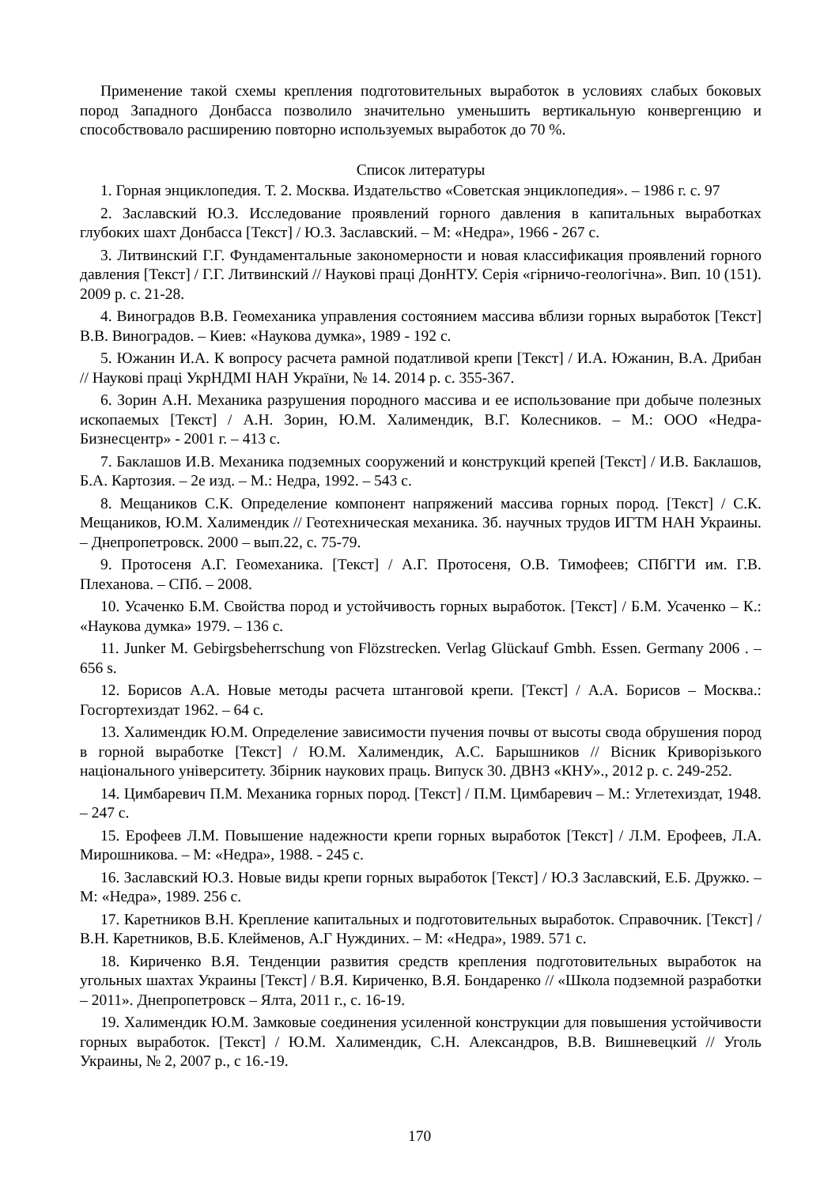Применение такой схемы крепления подготовительных выработок в условиях слабых боковых пород Западного Донбасса позволило значительно уменьшить вертикальную конвергенцию и способствовало расширению повторно используемых выработок до 70 %.
Список литературы
1. Горная энциклопедия. Т. 2. Москва. Издательство «Советская энциклопедия». – 1986 г. с. 97
2. Заславский Ю.З. Исследование проявлений горного давления в капитальных выработках глубоких шахт Донбасса [Текст] / Ю.З. Заславский. – М: «Недра», 1966 - 267 с.
3. Литвинский Г.Г. Фундаментальные закономерности и новая классификация проявлений горного давления [Текст] / Г.Г. Литвинский // Наукові праці ДонНТУ. Серія «гірничо-геологічна». Вип. 10 (151). 2009 р. с. 21-28.
4. Виноградов В.В. Геомеханика управления состоянием массива вблизи горных выработок [Текст] В.В. Виноградов. – Киев: «Наукова думка», 1989 - 192 с.
5. Южанин И.А. К вопросу расчета рамной податливой крепи [Текст] / И.А. Южанин, В.А. Дрибан // Наукові праці УкрНДМІ НАН України, № 14. 2014 р. с. 355-367.
6. Зорин А.Н. Механика разрушения породного массива и ее использование при добыче полезных ископаемых [Текст] / А.Н. Зорин, Ю.М. Халимендик, В.Г. Колесников. – М.: ООО «Недра-Бизнесцентр» - 2001 г. – 413 с.
7. Баклашов И.В. Механика подземных сооружений и конструкций крепей [Текст] / И.В. Баклашов, Б.А. Картозия. – 2е изд. – М.: Недра, 1992. – 543 с.
8. Мещаников С.К. Определение компонент напряжений массива горных пород. [Текст] / С.К. Мещаников, Ю.М. Халимендик // Геотехническая механика. Зб. научных трудов ИГТМ НАН Украины. – Днепропетровск. 2000 – вып.22, с. 75-79.
9. Протосеня А.Г. Геомеханика. [Текст] / А.Г. Протосеня, О.В. Тимофеев; СПбГГИ им. Г.В. Плеханова. – СПб. – 2008.
10. Усаченко Б.М. Свойства пород и устойчивость горных выработок. [Текст] / Б.М. Усаченко – К.: «Наукова думка» 1979. – 136 с.
11. Junker M. Gebirgsbeherrschung von Flözstrecken. Verlag Glückauf Gmbh. Essen. Germany 2006 . – 656 s.
12. Борисов А.А. Новые методы расчета штанговой крепи. [Текст] / А.А. Борисов – Москва.: Госгортехиздат 1962. – 64 с.
13. Халимендик Ю.М. Определение зависимости пучения почвы от высоты свода обрушения пород в горной выработке [Текст] / Ю.М. Халимендик, А.С. Барышников // Вісник Криворізького національного університету. Збірник наукових праць. Випуск 30. ДВНЗ «КНУ»., 2012 р. с. 249-252.
14. Цимбаревич П.М. Механика горных пород. [Текст] / П.М. Цимбаревич – М.: Углетехиздат, 1948. – 247 с.
15. Ерофеев Л.М. Повышение надежности крепи горных выработок [Текст] / Л.М. Ерофеев, Л.А. Мирошникова. – М: «Недра», 1988. - 245 с.
16. Заславский Ю.З. Новые виды крепи горных выработок [Текст] / Ю.З Заславский, Е.Б. Дружко. – М: «Недра», 1989. 256 с.
17. Каретников В.Н. Крепление капитальных и подготовительных выработок. Справочник. [Текст] / В.Н. Каретников, В.Б. Клейменов, А.Г Нуждиних. – М: «Недра», 1989. 571 с.
18. Кириченко В.Я. Тенденции развития средств крепления подготовительных выработок на угольных шахтах Украины [Текст] / В.Я. Кириченко, В.Я. Бондаренко // «Школа подземной разработки – 2011». Днепропетровск – Ялта, 2011 г., с. 16-19.
19. Халимендик Ю.М. Замковые соединения усиленной конструкции для повышения устойчивости горных выработок. [Текст] / Ю.М. Халимендик, С.Н. Александров, В.В. Вишневецкий // Уголь Украины, № 2, 2007 р., с 16.-19.
170